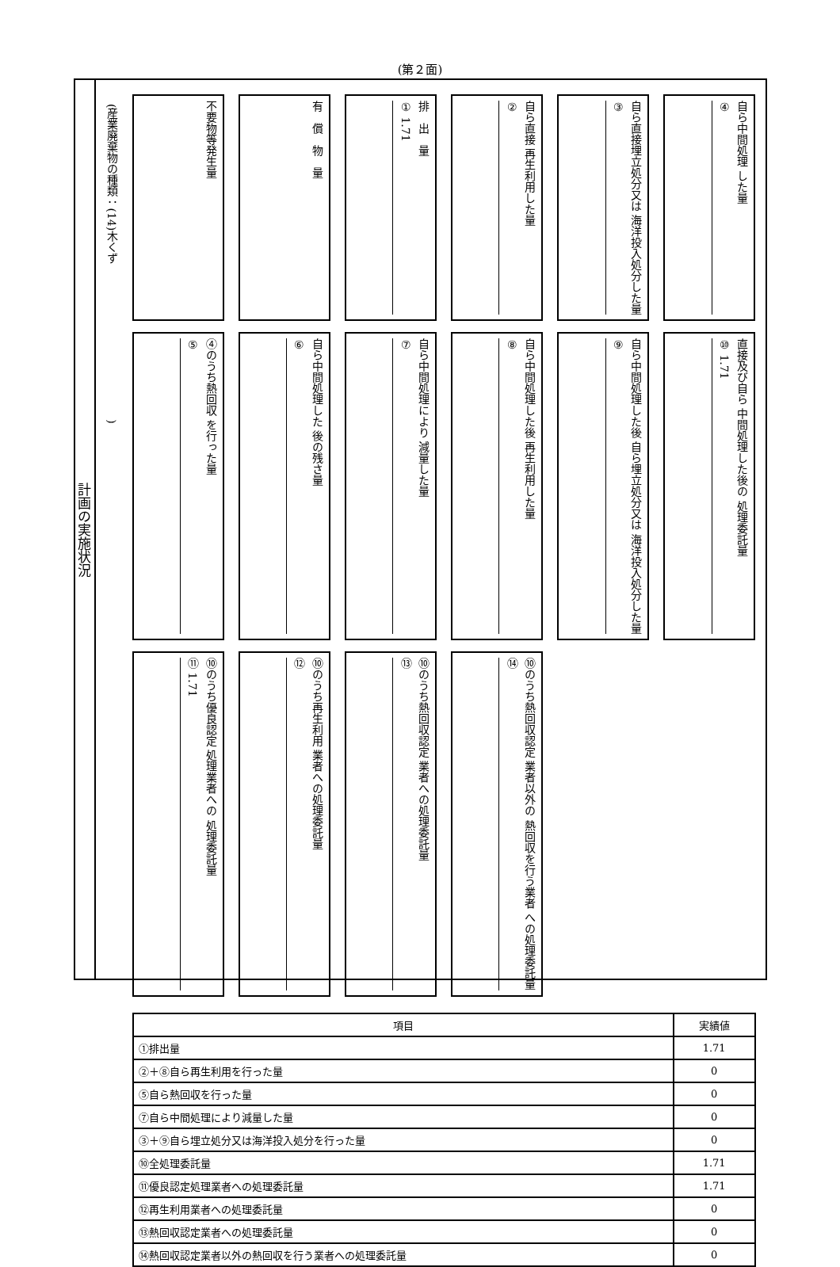(第２面)
計画の実施状況
(産業廃棄物の種類：(14)木くず　　　　　　　　　　　　　　)
不要物等発生量
有　償　物　量
排　出　量
① 1.71
自ら直接 再生利用した量
②
自ら直接埋立処分又は 海洋投入処分した量
③
自ら中間処理 した量
④
④のうち熱回収 を行った量
⑤
自ら中間処理した 後の残さ量
⑥
自ら中間処理により 減量した量
⑦
自ら中間処理した後 再生利用した量
⑧
自ら中間処理した後 自ら埋立処分又は 海洋投入処分した量
⑨
直接及び自ら 中間処理した後の 処理委託量
⑩ 1.71
⑩のうち優良認定 処理業者への 処理委託量
⑪ 1.71
⑩のうち再生利用 業者への処理委託量
⑫
⑩のうち熱回収認定 業者への処理委託量
⑬
⑩のうち熱回収認定 業者以外の 熱回収を行う業者 への処理委託量
⑭
| 項目 | 実績値 |
| --- | --- |
| ①排出量 | 1.71 |
| ②＋⑧自ら再生利用を行った量 | 0 |
| ⑤自ら熱回収を行った量 | 0 |
| ⑦自ら中間処理により減量した量 | 0 |
| ③＋⑨自ら埋立処分又は海洋投入処分を行った量 | 0 |
| ⑩全処理委託量 | 1.71 |
| ⑪優良認定処理業者への処理委託量 | 1.71 |
| ⑫再生利用業者への処理委託量 | 0 |
| ⑬熱回収認定業者への処理委託量 | 0 |
| ⑭熱回収認定業者以外の熱回収を行う業者への処理委託量 | 0 |